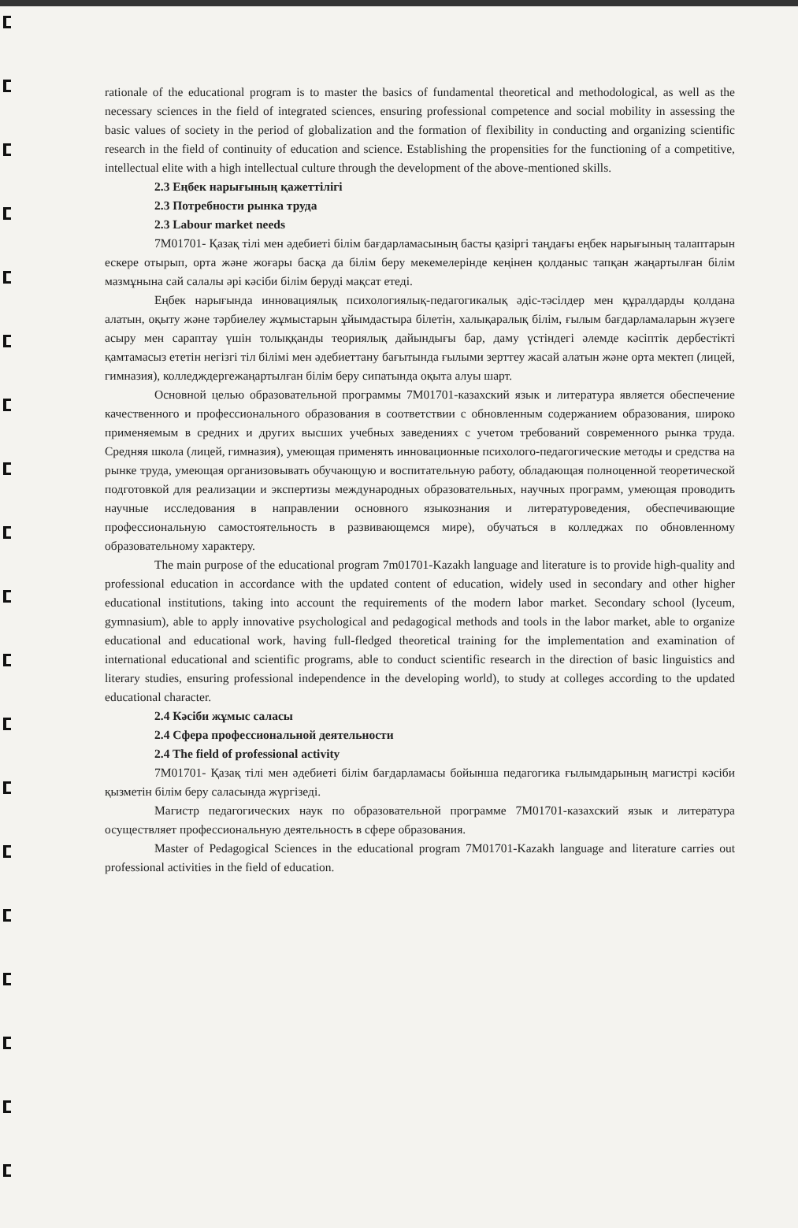rationale of the educational program is to master the basics of fundamental theoretical and methodological, as well as the necessary sciences in the field of integrated sciences, ensuring professional competence and social mobility in assessing the basic values of society in the period of globalization and the formation of flexibility in conducting and organizing scientific research in the field of continuity of education and science. Establishing the propensities for the functioning of a competitive, intellectual elite with a high intellectual culture through the development of the above-mentioned skills.
2.3 Еңбек нарығының қажеттілігі
2.3 Потребности рынка труда
2.3 Labour market needs
7М01701- Қазақ тілі мен әдебиеті білім бағдарламасының басты қазіргі таңдағы еңбек нарығының талаптарын ескере отырып, орта және жоғары басқа да білім беру мекемелерінде кеңінен қолданыс тапқан жаңартылған білім мазмұнына сай салалы әрі кәсіби білім беруді мақсат етеді.
Еңбек нарығында инновациялық психологиялық-педагогикалық әдіс-тәсілдер мен құралдарды қолдана алатын, оқыту және тәрбиелеу жұмыстарын ұйымдастыра білетін, халықаралық білім, ғылым бағдарламаларын жүзеге асыру мен сараптау үшін толыққанды теориялық дайындығы бар, даму үстіндегі әлемде кәсіптік дербестікті қамтамасыз ететін негізгі тіл білімі мен әдебиеттану бағытында ғылыми зерттеу жасай алатын және орта мектеп (лицей, гимназия), колледждергежаңартылған білім беру сипатында оқыта алуы шарт.
Основной целью образовательной программы 7М01701-казахский язык и литература является обеспечение качественного и профессионального образования в соответствии с обновленным содержанием образования, широко применяемым в средних и других высших учебных заведениях с учетом требований современного рынка труда. Средняя школа (лицей, гимназия), умеющая применять инновационные психолого-педагогические методы и средства на рынке труда, умеющая организовывать обучающую и воспитательную работу, обладающая полноценной теоретической подготовкой для реализации и экспертизы международных образовательных, научных программ, умеющая проводить научные исследования в направлении основного языкознания и литературоведения, обеспечивающие профессиональную самостоятельность в развивающемся мире), обучаться в колледжах по обновленному образовательному характеру.
The main purpose of the educational program 7m01701-Kazakh language and literature is to provide high-quality and professional education in accordance with the updated content of education, widely used in secondary and other higher educational institutions, taking into account the requirements of the modern labor market. Secondary school (lyceum, gymnasium), able to apply innovative psychological and pedagogical methods and tools in the labor market, able to organize educational and educational work, having full-fledged theoretical training for the implementation and examination of international educational and scientific programs, able to conduct scientific research in the direction of basic linguistics and literary studies, ensuring professional independence in the developing world), to study at colleges according to the updated educational character.
2.4 Кәсіби жұмыс саласы
2.4 Сфера профессиональной деятельности
2.4 The field of professional activity
7М01701- Қазақ тілі мен әдебиеті білім бағдарламасы бойынша педагогика ғылымдарының магистрі кәсіби қызметін білім беру саласында жүргізеді.
Магистр педагогических наук по образовательной программе 7М01701-казахский язык и литература осуществляет профессиональную деятельность в сфере образования.
Master of Pedagogical Sciences in the educational program 7M01701-Kazakh language and literature carries out professional activities in the field of education.